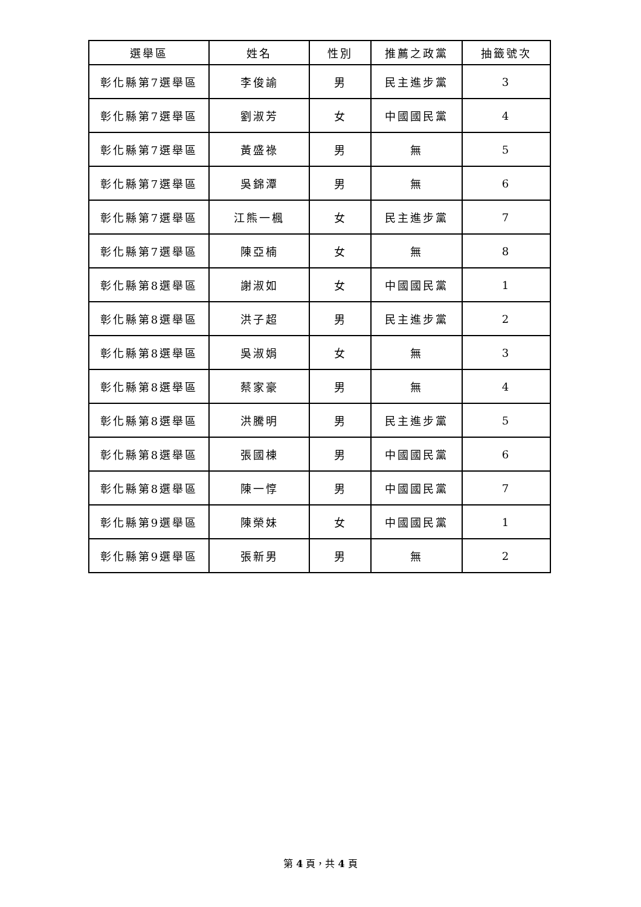| 選舉區 | 姓名 | 性別 | 推薦之政黨 | 抽籤號次 |
| --- | --- | --- | --- | --- |
| 彰化縣第7選舉區 | 李俊諭 | 男 | 民主進步黨 | 3 |
| 彰化縣第7選舉區 | 劉淑芳 | 女 | 中國國民黨 | 4 |
| 彰化縣第7選舉區 | 黃盛祿 | 男 | 無 | 5 |
| 彰化縣第7選舉區 | 吳錦潭 | 男 | 無 | 6 |
| 彰化縣第7選舉區 | 江熊一楓 | 女 | 民主進步黨 | 7 |
| 彰化縣第7選舉區 | 陳亞楠 | 女 | 無 | 8 |
| 彰化縣第8選舉區 | 謝淑如 | 女 | 中國國民黨 | 1 |
| 彰化縣第8選舉區 | 洪子超 | 男 | 民主進步黨 | 2 |
| 彰化縣第8選舉區 | 吳淑娟 | 女 | 無 | 3 |
| 彰化縣第8選舉區 | 蔡家豪 | 男 | 無 | 4 |
| 彰化縣第8選舉區 | 洪騰明 | 男 | 民主進步黨 | 5 |
| 彰化縣第8選舉區 | 張國棟 | 男 | 中國國民黨 | 6 |
| 彰化縣第8選舉區 | 陳一惇 | 男 | 中國國民黨 | 7 |
| 彰化縣第9選舉區 | 陳榮妹 | 女 | 中國國民黨 | 1 |
| 彰化縣第9選舉區 | 張新男 | 男 | 無 | 2 |
第 4 頁，共 4 頁